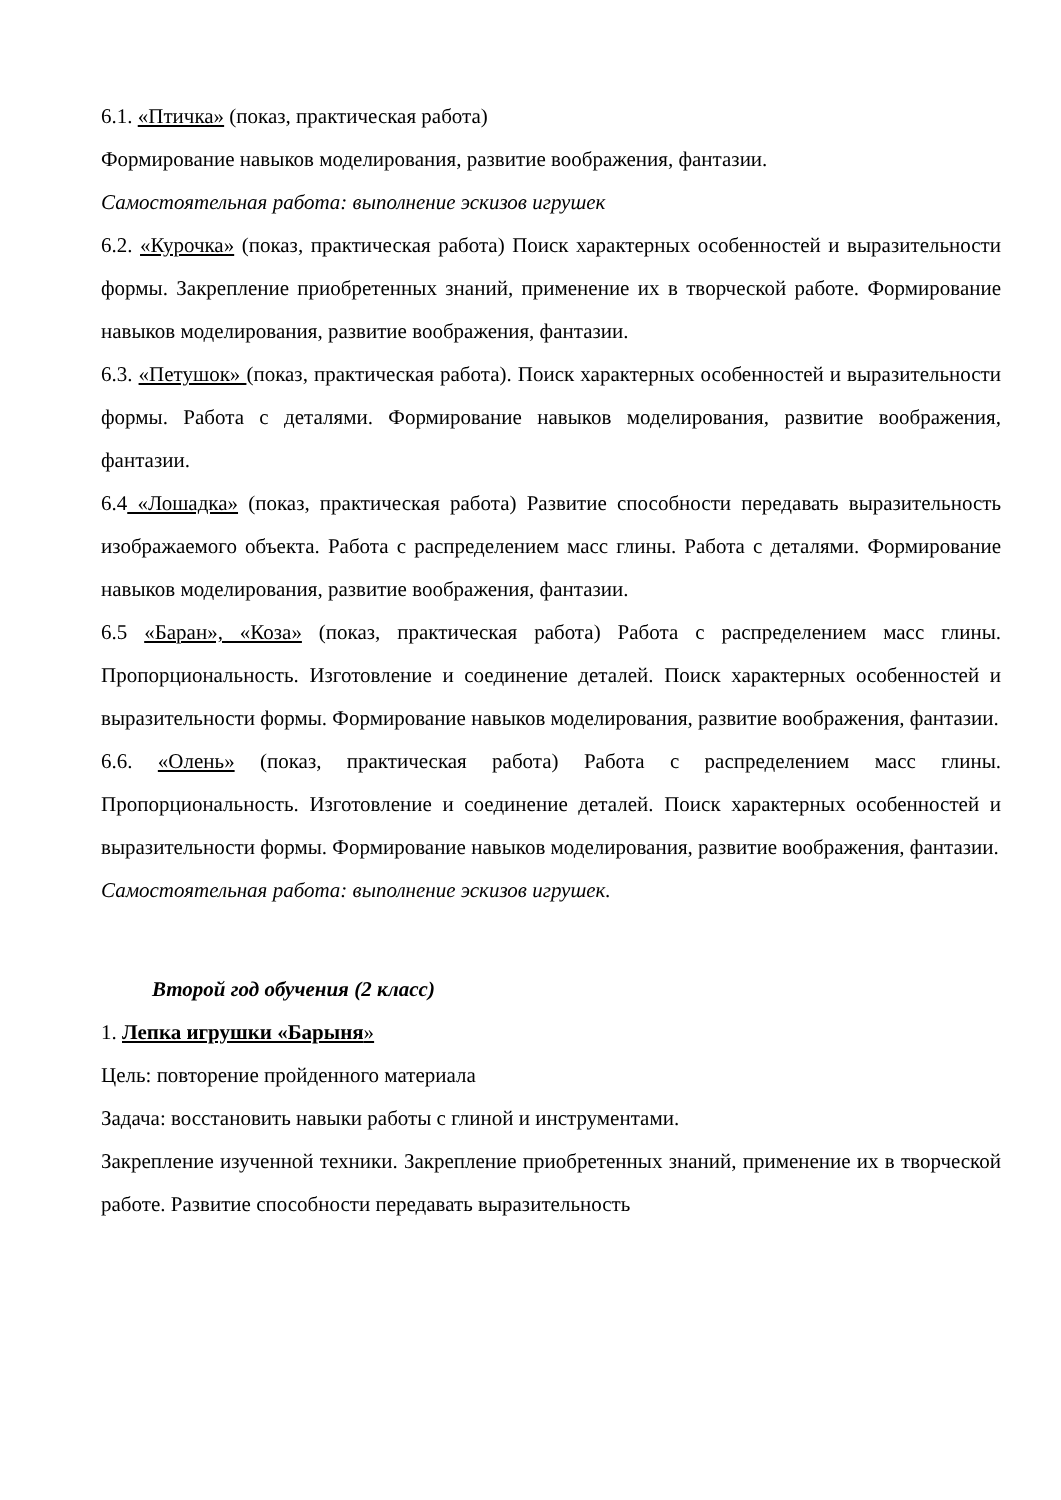6.1. «Птичка» (показ, практическая работа)
Формирование навыков моделирования, развитие воображения, фантазии.
Самостоятельная работа: выполнение эскизов игрушек
6.2. «Курочка» (показ, практическая работа) Поиск характерных особенностей и выразительности формы. Закрепление приобретенных знаний, применение их в творческой работе. Формирование навыков моделирования, развитие воображения, фантазии.
6.3. «Петушок» (показ, практическая работа). Поиск характерных особенностей и выразительности формы. Работа с деталями. Формирование навыков моделирования, развитие воображения, фантазии.
6.4 «Лошадка» (показ, практическая работа) Развитие способности передавать выразительность изображаемого объекта. Работа с распределением масс глины. Работа с деталями. Формирование навыков моделирования, развитие воображения, фантазии.
6.5 «Баран», «Коза» (показ, практическая работа) Работа с распределением масс глины. Пропорциональность. Изготовление и соединение деталей. Поиск характерных особенностей и выразительности формы. Формирование навыков моделирования, развитие воображения, фантазии.
6.6. «Олень» (показ, практическая работа) Работа с распределением масс глины. Пропорциональность. Изготовление и соединение деталей. Поиск характерных особенностей и выразительности формы. Формирование навыков моделирования, развитие воображения, фантазии.
Самостоятельная работа: выполнение эскизов игрушек.
Второй год обучения (2 класс)
1. Лепка игрушки «Барыня»
Цель: повторение пройденного материала
Задача: восстановить навыки работы с глиной и инструментами.
Закрепление изученной техники. Закрепление приобретенных знаний, применение их в творческой работе. Развитие способности передавать выразительность